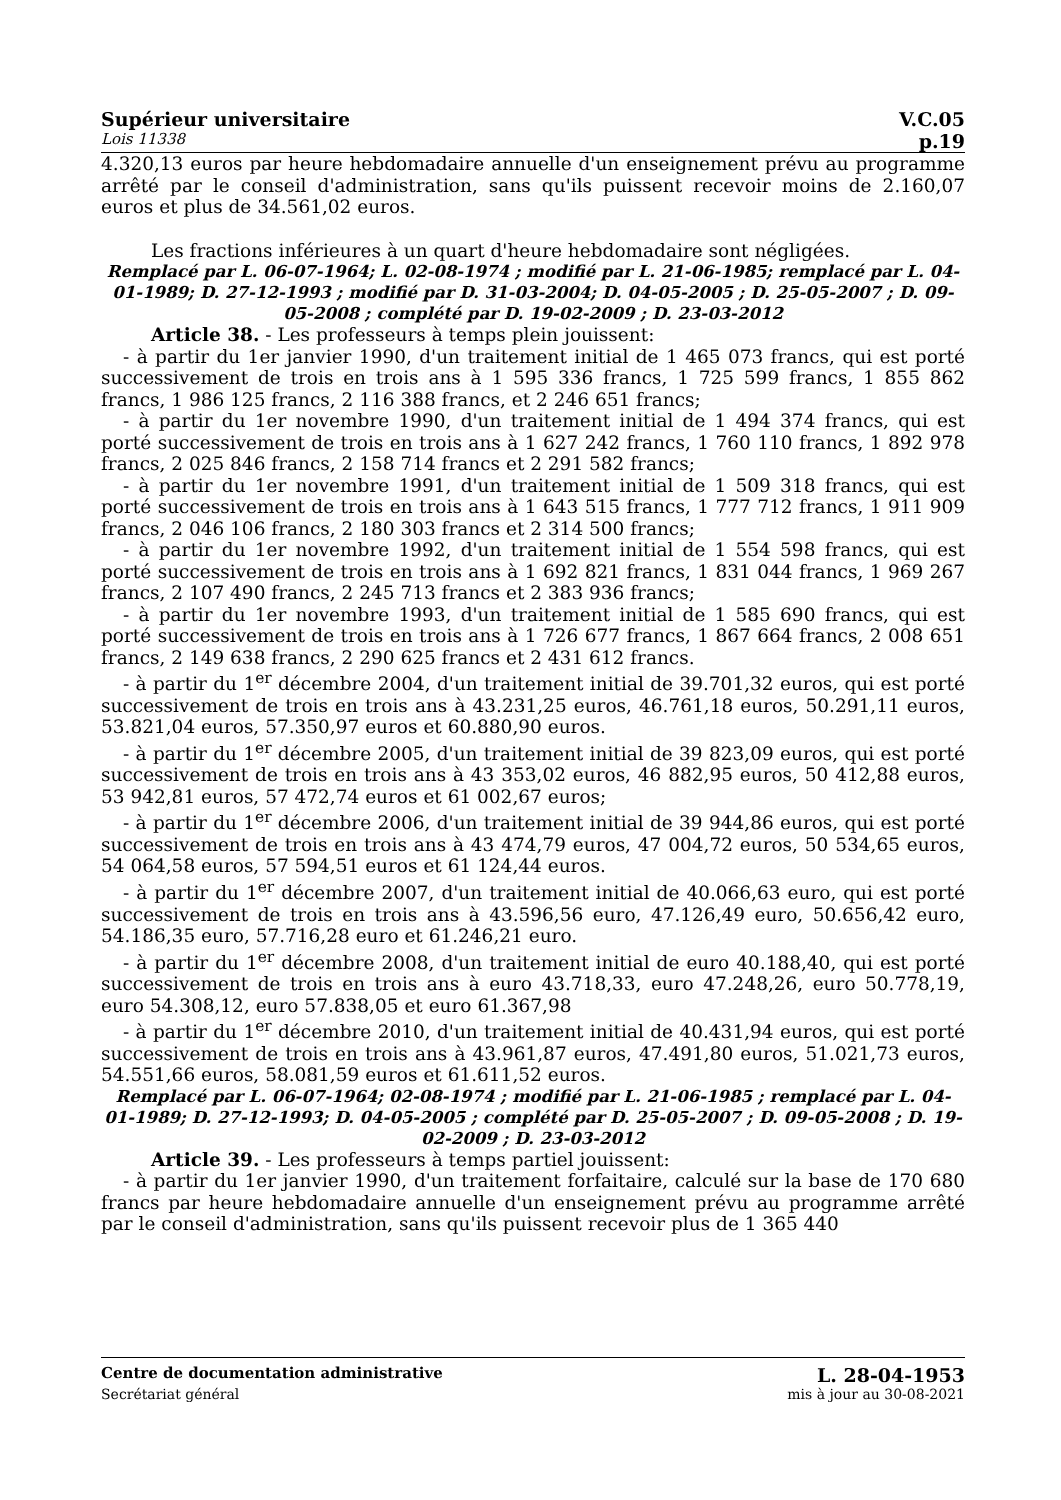Supérieur universitaire V.C.05
Lois 11338 p.19
4.320,13 euros par heure hebdomadaire annuelle d'un enseignement prévu au programme arrêté par le conseil d'administration, sans qu'ils puissent recevoir moins de 2.160,07 euros et plus de 34.561,02 euros.
Les fractions inférieures à un quart d'heure hebdomadaire sont négligées.
Remplacé par L. 06-07-1964; L. 02-08-1974 ; modifié par L. 21-06-1985; remplacé par L. 04-01-1989; D. 27-12-1993 ; modifié par D. 31-03-2004; D. 04-05-2005 ; D. 25-05-2007 ; D. 09-05-2008 ; complété par D. 19-02-2009 ; D. 23-03-2012
Article 38. - Les professeurs à temps plein jouissent:
- à partir du 1er janvier 1990, d'un traitement initial de 1 465 073 francs, qui est porté successivement de trois en trois ans à 1 595 336 francs, 1 725 599 francs, 1 855 862 francs, 1 986 125 francs, 2 116 388 francs, et 2 246 651 francs;
- à partir du 1er novembre 1990, d'un traitement initial de 1 494 374 francs, qui est porté successivement de trois en trois ans à 1 627 242 francs, 1 760 110 francs, 1 892 978 francs, 2 025 846 francs, 2 158 714 francs et 2 291 582 francs;
- à partir du 1er novembre 1991, d'un traitement initial de 1 509 318 francs, qui est porté successivement de trois en trois ans à 1 643 515 francs, 1 777 712 francs, 1 911 909 francs, 2 046 106 francs, 2 180 303 francs et 2 314 500 francs;
- à partir du 1er novembre 1992, d'un traitement initial de 1 554 598 francs, qui est porté successivement de trois en trois ans à 1 692 821 francs, 1 831 044 francs, 1 969 267 francs, 2 107 490 francs, 2 245 713 francs et 2 383 936 francs;
- à partir du 1er novembre 1993, d'un traitement initial de 1 585 690 francs, qui est porté successivement de trois en trois ans à 1 726 677 francs, 1 867 664 francs, 2 008 651 francs, 2 149 638 francs, 2 290 625 francs et 2 431 612 francs.
- à partir du 1<sup>er</sup> décembre 2004, d'un traitement initial de 39.701,32 euros, qui est porté successivement de trois en trois ans à 43.231,25 euros, 46.761,18 euros, 50.291,11 euros, 53.821,04 euros, 57.350,97 euros et 60.880,90 euros.
- à partir du 1<sup>er</sup> décembre 2005, d'un traitement initial de 39 823,09 euros, qui est porté successivement de trois en trois ans à 43 353,02 euros, 46 882,95 euros, 50 412,88 euros, 53 942,81 euros, 57 472,74 euros et 61 002,67 euros;
- à partir du 1<sup>er</sup> décembre 2006, d'un traitement initial de 39 944,86 euros, qui est porté successivement de trois en trois ans à 43 474,79 euros, 47 004,72 euros, 50 534,65 euros, 54 064,58 euros, 57 594,51 euros et 61 124,44 euros.
- à partir du 1<sup>er</sup> décembre 2007, d'un traitement initial de 40.066,63 euro, qui est porté successivement de trois en trois ans à 43.596,56 euro, 47.126,49 euro, 50.656,42 euro, 54.186,35 euro, 57.716,28 euro et 61.246,21 euro.
- à partir du 1<sup>er</sup> décembre 2008, d'un traitement initial de euro 40.188,40, qui est porté successivement de trois en trois ans à euro 43.718,33, euro 47.248,26, euro 50.778,19, euro 54.308,12, euro 57.838,05 et euro 61.367,98
- à partir du 1<sup>er</sup> décembre 2010, d'un traitement initial de 40.431,94 euros, qui est porté successivement de trois en trois ans à 43.961,87 euros, 47.491,80 euros, 51.021,73 euros, 54.551,66 euros, 58.081,59 euros et 61.611,52 euros.
Remplacé par L. 06-07-1964; 02-08-1974 ; modifié par L. 21-06-1985 ; remplacé par L. 04-01-1989; D. 27-12-1993; D. 04-05-2005 ; complété par D. 25-05-2007 ; D. 09-05-2008 ; D. 19-02-2009 ; D. 23-03-2012
Article 39. - Les professeurs à temps partiel jouissent:
- à partir du 1er janvier 1990, d'un traitement forfaitaire, calculé sur la base de 170 680 francs par heure hebdomadaire annuelle d'un enseignement prévu au programme arrêté par le conseil d'administration, sans qu'ils puissent recevoir plus de 1 365 440
Centre de documentation administrative L. 28-04-1953
Secrétariat général mis à jour au 30-08-2021